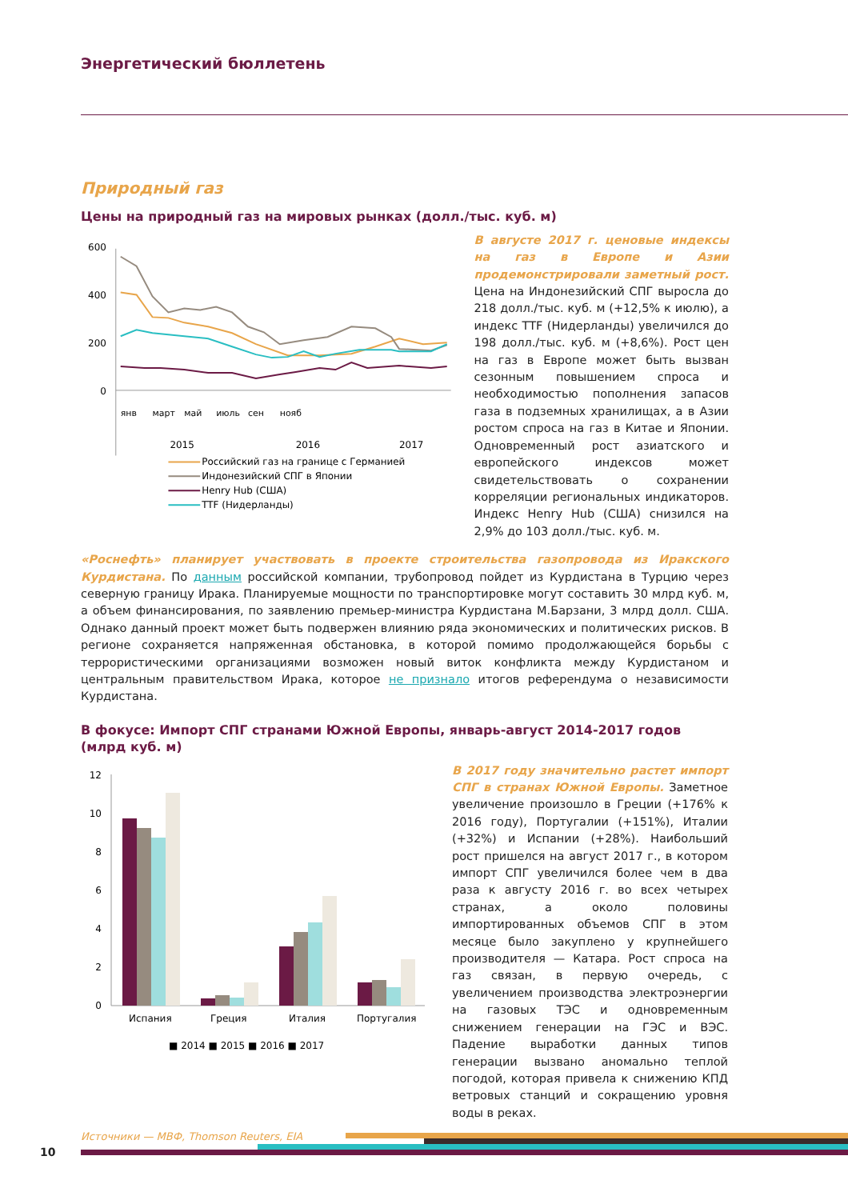Энергетический бюллетень
Природный газ
Цены на природный газ на мировых рынках (долл./тыс. куб. м)
600
400
200
0
янв
март
май
июль
сен
нояб
2015
2016
2017
Российский газ на границе с Германией
Индонезийский СПГ в Японии
Henry Hub (США)
TTF (Нидерланды)
В августе 2017 г. ценовые индексы на газ в Европе и Азии продемонстрировали заметный рост. Цена на Индонезийский СПГ выросла до 218 долл./тыс. куб. м (+12,5% к июлю), а индекс TTF (Нидерланды) увеличился до 198 долл./тыс. куб. м (+8,6%). Рост цен на газ в Европе может быть вызван сезонным повышением спроса и необходимостью пополнения запасов газа в подземных хранилищах, а в Азии ростом спроса на газ в Китае и Японии. Одновременный рост азиатского и европейского индексов может свидетельствовать о сохранении корреляции региональных индикаторов. Индекс Henry Hub (США) снизился на 2,9% до 103 долл./тыс. куб. м.
«Роснефть» планирует участвовать в проекте строительства газопровода из Иракского Курдистана. По данным российской компании, трубопровод пойдет из Курдистана в Турцию через северную границу Ирака. Планируемые мощности по транспортировке могут составить 30 млрд куб. м, а объем финансирования, по заявлению премьер-министра Курдистана М.Барзани, 3 млрд долл. США. Однако данный проект может быть подвержен влиянию ряда экономических и политических рисков. В регионе сохраняется напряженная обстановка, в которой помимо продолжающейся борьбы с террористическими организациями возможен новый виток конфликта между Курдистаном и центральным правительством Ирака, которое не признало итогов референдума о независимости Курдистана.
В фокусе: Импорт СПГ странами Южной Европы, январь-август 2014-2017 годов (млрд куб. м)
12
10
8
6
4
2
0
Испания
Греция
Италия
Португалия
■ 2014 ■ 2015 ■ 2016 ■ 2017
В 2017 году значительно растет импорт СПГ в странах Южной Европы. Заметное увеличение произошло в Греции (+176% к 2016 году), Португалии (+151%), Италии (+32%) и Испании (+28%). Наибольший рост пришелся на август 2017 г., в котором импорт СПГ увеличился более чем в два раза к августу 2016 г. во всех четырех странах, а около половины импортированных объемов СПГ в этом месяце было закуплено у крупнейшего производителя — Катара. Рост спроса на газ связан, в первую очередь, с увеличением производства электроэнергии на газовых ТЭС и одновременным снижением генерации на ГЭС и ВЭС. Падение выработки данных типов генерации вызвано аномально теплой погодой, которая привела к снижению КПД ветровых станций и сокращению уровня воды в реках.
Источники — МВФ, Thomson Reuters, EIA
10